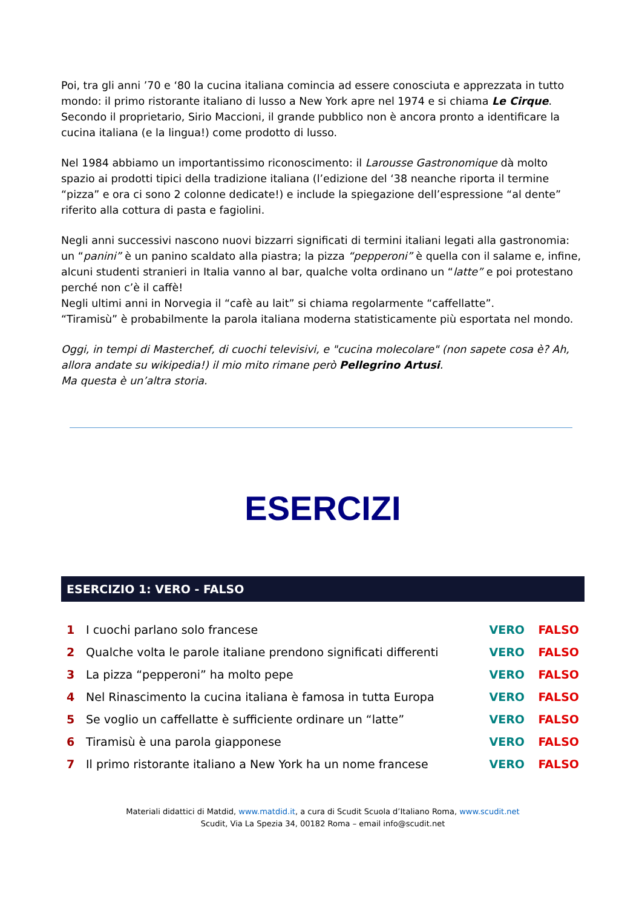Poi, tra gli anni ’70 e ‘80 la cucina italiana comincia ad essere conosciuta e apprezzata in tutto mondo: il primo ristorante italiano di lusso a New York apre nel 1974 e si chiama Le Cirque. Secondo il proprietario, Sirio Maccioni, il grande pubblico non è ancora pronto a identificare la cucina italiana (e la lingua!) come prodotto di lusso.
Nel 1984 abbiamo un importantissimo riconoscimento: il Larousse Gastronomique dà molto spazio ai prodotti tipici della tradizione italiana (l’edizione del ‘38 neanche riporta il termine “pizza” e ora ci sono 2 colonne dedicate!) e include la spiegazione dell’espressione “al dente” riferito alla cottura di pasta e fagiolini.
Negli anni successivi nascono nuovi bizzarri significati di termini italiani legati alla gastronomia: un “panini” è un panino scaldato alla piastra; la pizza “pepperoni” è quella con il salame e, infine, alcuni studenti stranieri in Italia vanno al bar, qualche volta ordinano un “latte” e poi protestano perché non c’è il caffè!
Negli ultimi anni in Norvegia il “cafè au lait” si chiama regolarmente “caffellatte”.
“Tiramisù” è probabilmente la parola italiana moderna statisticamente più esportata nel mondo.
Oggi, in tempi di Masterchef, di cuochi televisivi, e "cucina molecolare" (non sapete cosa è? Ah, allora andate su wikipedia!) il mio mito rimane però Pellegrino Artusi.
Ma questa è un’altra storia.
ESERCIZI
ESERCIZIO 1: VERO - FALSO
| 1 | I cuochi parlano solo francese | VERO | FALSO |
| 2 | Qualche volta le parole italiane prendono significati differenti | VERO | FALSO |
| 3 | La pizza “pepperoni” ha molto pepe | VERO | FALSO |
| 4 | Nel Rinascimento la cucina italiana è famosa in tutta Europa | VERO | FALSO |
| 5 | Se voglio un caffellatte è sufficiente ordinare un “latte” | VERO | FALSO |
| 6 | Tiramisù è una parola giapponese | VERO | FALSO |
| 7 | Il primo ristorante italiano a New York ha un nome francese | VERO | FALSO |
Materiali didattici di Matdid, www.matdid.it, a cura di Scudit Scuola d’Italiano Roma, www.scudit.net
Scudit, Via La Spezia 34, 00182 Roma – email info@scudit.net